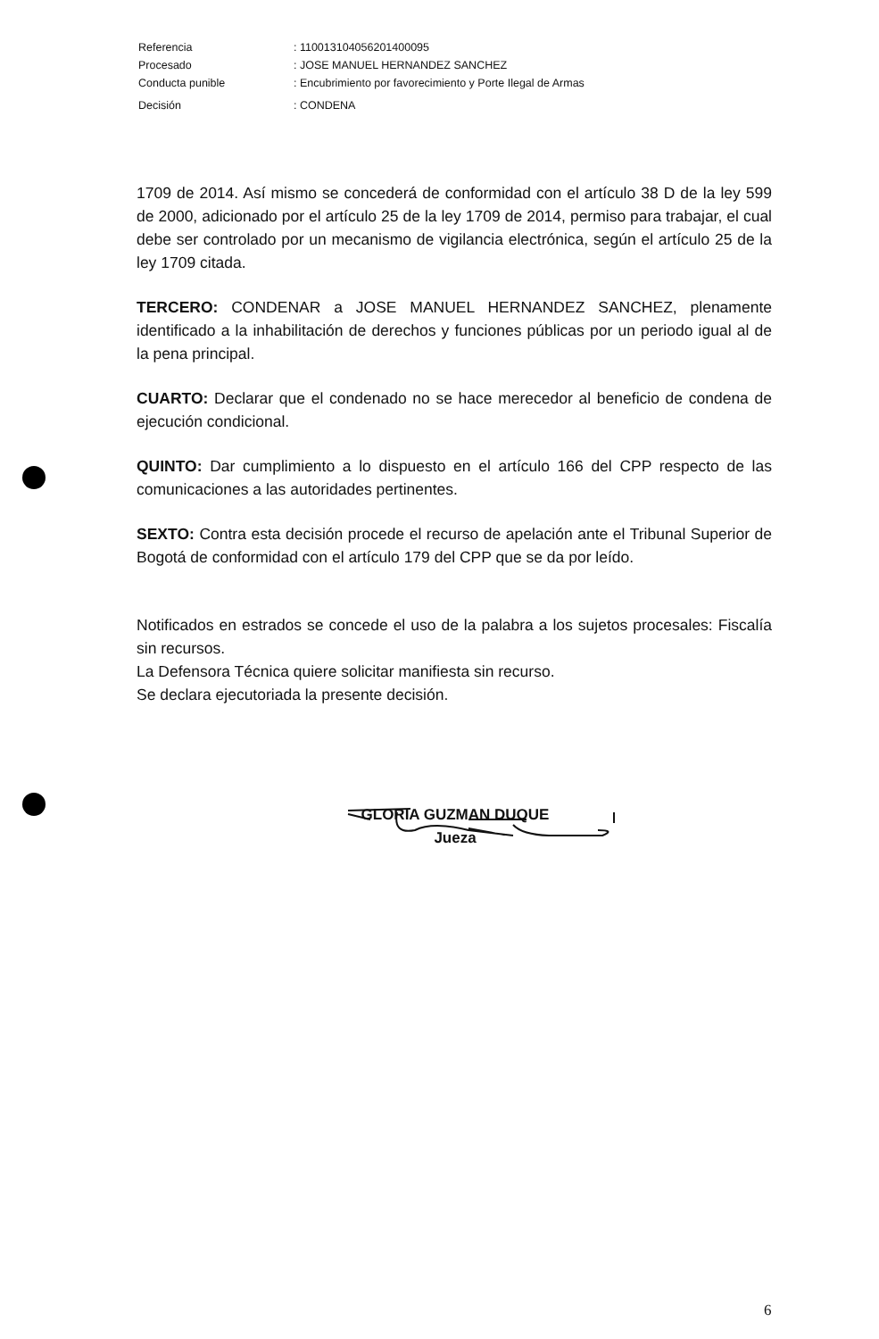| Referencia | : 110013104056201400095 |
| Procesado | : JOSE MANUEL HERNANDEZ SANCHEZ |
| Conducta punible | : Encubrimiento por favorecimiento y Porte Ilegal de Armas |
| Decisión | : CONDENA |
1709 de 2014. Así mismo se concederá de conformidad con el artículo 38 D de la ley 599 de 2000, adicionado por el artículo 25 de la ley 1709 de 2014, permiso para trabajar, el cual debe ser controlado por un mecanismo de vigilancia electrónica, según el artículo 25 de la ley 1709 citada.
TERCERO: CONDENAR a JOSE MANUEL HERNANDEZ SANCHEZ, plenamente identificado a la inhabilitación de derechos y funciones públicas por un periodo igual al de la pena principal.
CUARTO: Declarar que el condenado no se hace merecedor al beneficio de condena de ejecución condicional.
QUINTO: Dar cumplimiento a lo dispuesto en el artículo 166 del CPP respecto de las comunicaciones a las autoridades pertinentes.
SEXTO: Contra esta decisión procede el recurso de apelación ante el Tribunal Superior de Bogotá de conformidad con el artículo 179 del CPP que se da por leído.
Notificados en estrados se concede el uso de la palabra a los sujetos procesales: Fiscalía sin recursos.
La Defensora Técnica quiere solicitar manifiesta sin recurso.
Se declara ejecutoriada la presente decisión.
GLORIA GUZMAN DUQUE
Jueza
6